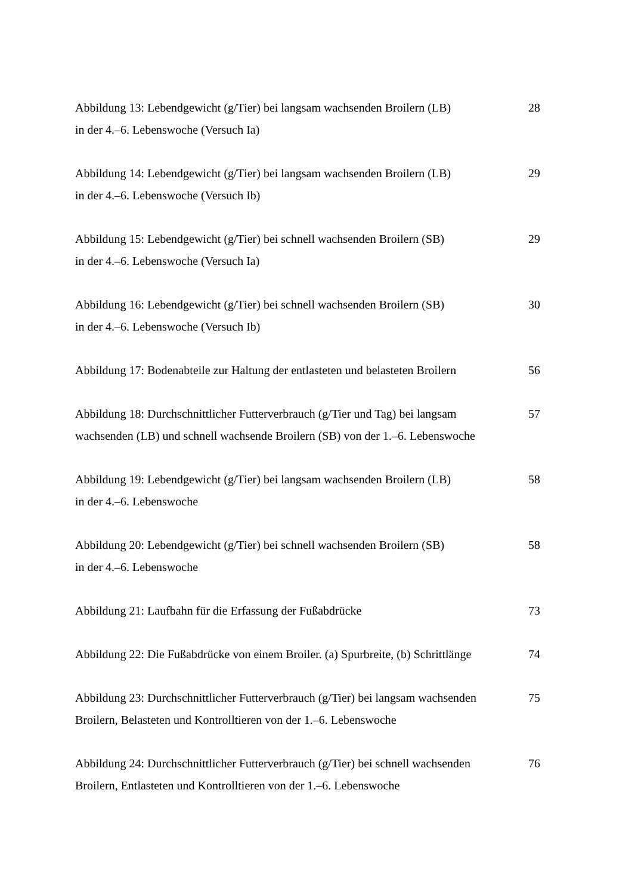Abbildung 13: Lebendgewicht (g/Tier) bei langsam wachsenden Broilern (LB)
in der 4.–6. Lebenswoche (Versuch Ia)
28
Abbildung 14: Lebendgewicht (g/Tier) bei langsam wachsenden Broilern (LB)
in der 4.–6. Lebenswoche (Versuch Ib)
29
Abbildung 15: Lebendgewicht (g/Tier) bei schnell wachsenden Broilern (SB)
in der 4.–6. Lebenswoche (Versuch Ia)
29
Abbildung 16: Lebendgewicht (g/Tier) bei schnell wachsenden Broilern (SB)
in der 4.–6. Lebenswoche (Versuch Ib)
30
Abbildung 17: Bodenabteile zur Haltung der entlasteten und belasteten Broilern
56
Abbildung 18: Durchschnittlicher Futterverbrauch (g/Tier und Tag) bei langsam
wachsenden (LB) und schnell wachsende Broilern (SB) von der 1.–6. Lebenswoche
57
Abbildung 19: Lebendgewicht (g/Tier) bei langsam wachsenden Broilern (LB)
in der 4.–6. Lebenswoche
58
Abbildung 20: Lebendgewicht (g/Tier) bei schnell wachsenden Broilern (SB)
in der 4.–6. Lebenswoche
58
Abbildung 21: Laufbahn für die Erfassung der Fußabdrücke 73
Abbildung 22: Die Fußabdrücke von einem Broiler. (a) Spurbreite, (b) Schrittlänge
74
Abbildung 23: Durchschnittlicher Futterverbrauch (g/Tier) bei langsam wachsenden
Broilern, Belasteten und Kontrolltieren von der 1.–6. Lebenswoche
75
Abbildung 24: Durchschnittlicher Futterverbrauch (g/Tier) bei schnell wachsenden
Broilern, Entlasteten und Kontrolltieren von der 1.–6. Lebenswoche
76